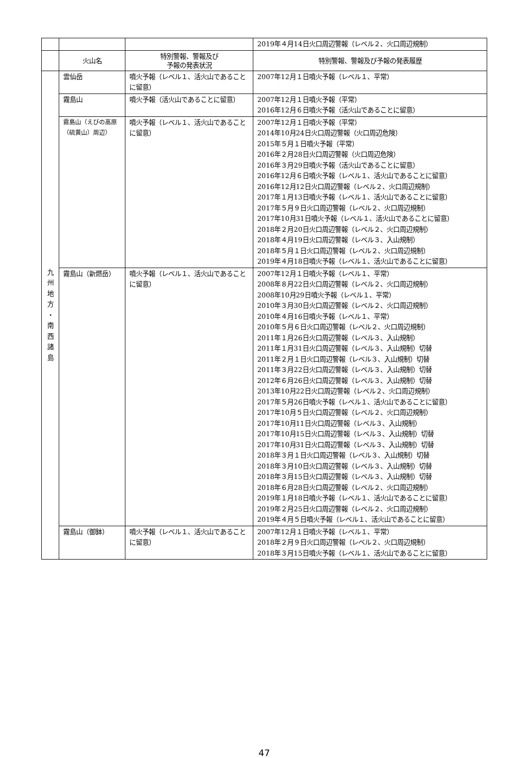| | | | 2019年４月14日火口周辺警報（レベル２、火口周辺規制） |
| | 火山名 | 特別警報、警報及び 予報の発表状況 | 特別警報、警報及び予報の発表履歴 |
| 九 州 地 方 ・ 南 西 諸 島 | 雲仙岳 | 噴火予報（レベル１、活火山であることに留意） | 2007年12月１日噴火予報（レベル１、平常） |
| | 霧島山 | 噴火予報（活火山であることに留意） | 2007年12月１日噴火予報（平常） 2016年12月６日噴火予報（活火山であることに留意） |
| | 霧島山（えびの高原（硫黄山）周辺） | 噴火予報（レベル１、活火山であることに留意） | 2007年12月１日噴火予報（平常） 2014年10月24日火口周辺警報（火口周辺危険） 2015年５月１日噴火予報（平常） 2016年２月28日火口周辺警報（火口周辺危険） 2016年３月29日噴火予報（活火山であることに留意） 2016年12月６日噴火予報（レベル１、活火山であることに留意） 2016年12月12日火口周辺警報（レベル２、火口周辺規制） 2017年１月13日噴火予報（レベル１、活火山であることに留意） 2017年５月９日火口周辺警報（レベル２、火口周辺規制） 2017年10月31日噴火予報（レベル１、活火山であることに留意） 2018年２月20日火口周辺警報（レベル２、火口周辺規制） 2018年４月19日火口周辺警報（レベル３、入山規制） 2018年５月１日火口周辺警報（レベル２、火口周辺規制） 2019年４月18日噴火予報（レベル１、活火山であることに留意） |
| | 霧島山（新燃岳） | 噴火予報（レベル１、活火山であることに留意） | 2007年12月１日噴火予報（レベル１、平常） 2008年８月22日火口周辺警報（レベル２、火口周辺規制） 2008年10月29日噴火予報（レベル１、平常） 2010年３月30日火口周辺警報（レベル２、火口周辺規制） 2010年４月16日噴火予報（レベル１、平常） 2010年５月６日火口周辺警報（レベル２、火口周辺規制） 2011年１月26日火口周辺警報（レベル３、入山規制） 2011年１月31日火口周辺警報（レベル３、入山規制）切替 2011年２月１日火口周辺警報（レベル３、入山規制）切替 2011年３月22日火口周辺警報（レベル３、入山規制）切替 2012年６月26日火口周辺警報（レベル３、入山規制）切替 2013年10月22日火口周辺警報（レベル２、火口周辺規制） 2017年５月26日噴火予報（レベル１、活火山であることに留意） 2017年10月５日火口周辺警報（レベル２、火口周辺規制） 2017年10月11日火口周辺警報（レベル３、入山規制） 2017年10月15日火口周辺警報（レベル３、入山規制）切替 2017年10月31日火口周辺警報（レベル３、入山規制）切替 2018年３月１日火口周辺警報（レベル３、入山規制）切替 2018年３月10日火口周辺警報（レベル３、入山規制）切替 2018年３月15日火口周辺警報（レベル３、入山規制）切替 2018年６月28日火口周辺警報（レベル２、火口周辺規制） 2019年１月18日噴火予報（レベル１、活火山であることに留意） 2019年２月25日火口周辺警報（レベル２、火口周辺規制） 2019年４月５日噴火予報（レベル１、活火山であることに留意） |
| | 霧島山（御鉢） | 噴火予報（レベル１、活火山であることに留意） | 2007年12月１日噴火予報（レベル１、平常） 2018年２月９日火口周辺警報（レベル２、火口周辺規制） 2018年３月15日噴火予報（レベル１、活火山であることに留意） |
47